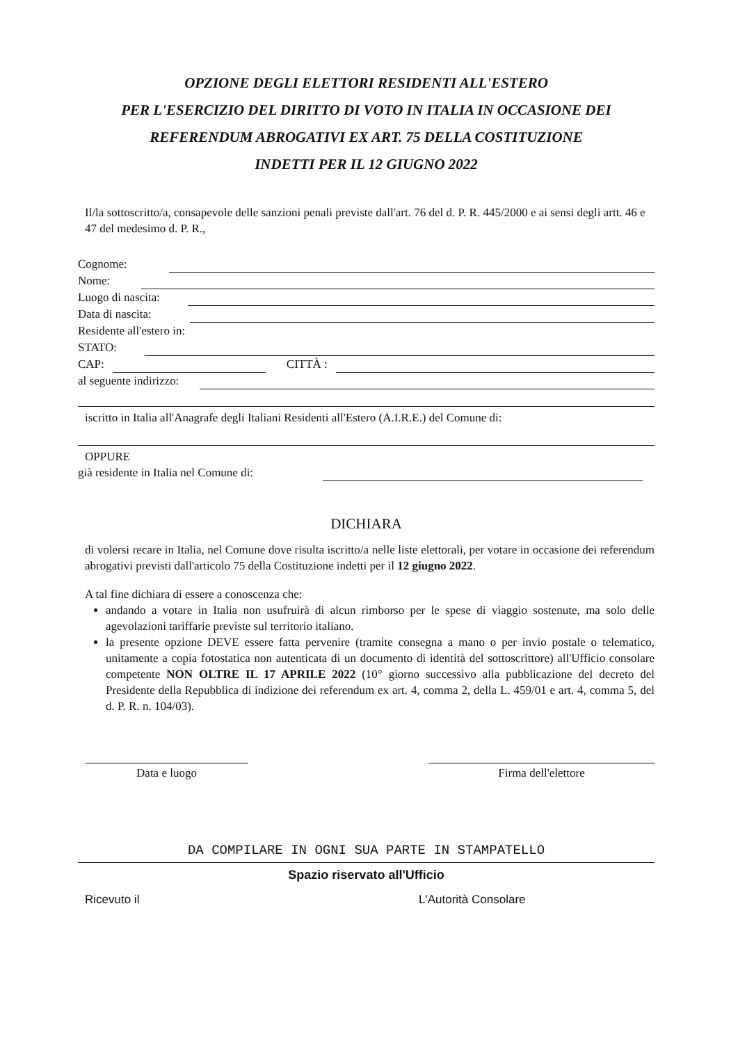OPZIONE DEGLI ELETTORI RESIDENTI ALL'ESTERO
PER L'ESERCIZIO DEL DIRITTO DI VOTO IN ITALIA IN OCCASIONE DEI
REFERENDUM ABROGATIVI EX ART. 75 DELLA COSTITUZIONE
INDETTI PER IL 12 GIUGNO 2022
Il/la sottoscritto/a, consapevole delle sanzioni penali previste dall'art. 76 del d. P. R. 445/2000 e ai sensi degli artt. 46 e 47 del medesimo d. P. R.,
Cognome:
Nome:
Luogo di nascita:
Data di nascita:
Residente all'estero in:
STATO:
CAP: CITTÀ :
al seguente indirizzo:
iscritto in Italia all'Anagrafe degli Italiani Residenti all'Estero (A.I.R.E.) del Comune di:
OPPURE
già residente in Italia nel Comune di:
DICHIARA
di volersi recare in Italia, nel Comune dove risulta iscritto/a nelle liste elettorali, per votare in occasione dei referendum abrogativi previsti dall'articolo 75 della Costituzione indetti per il 12 giugno 2022.
A tal fine dichiara di essere a conoscenza che:
andando a votare in Italia non usufruirà di alcun rimborso per le spese di viaggio sostenute, ma solo delle agevolazioni tariffarie previste sul territorio italiano.
la presente opzione DEVE essere fatta pervenire (tramite consegna a mano o per invio postale o telematico, unitamente a copia fotostatica non autenticata di un documento di identità del sottoscrittore) all'Ufficio consolare competente NON OLTRE IL 17 APRILE 2022 (10° giorno successivo alla pubblicazione del decreto del Presidente della Repubblica di indizione dei referendum ex art. 4, comma 2, della L. 459/01 e art. 4, comma 5, del d. P. R. n. 104/03).
Data e luogo Firma dell'elettore
DA COMPILARE IN OGNI SUA PARTE IN STAMPATELLO
Spazio riservato all'Ufficio
Ricevuto il L'Autorità Consolare